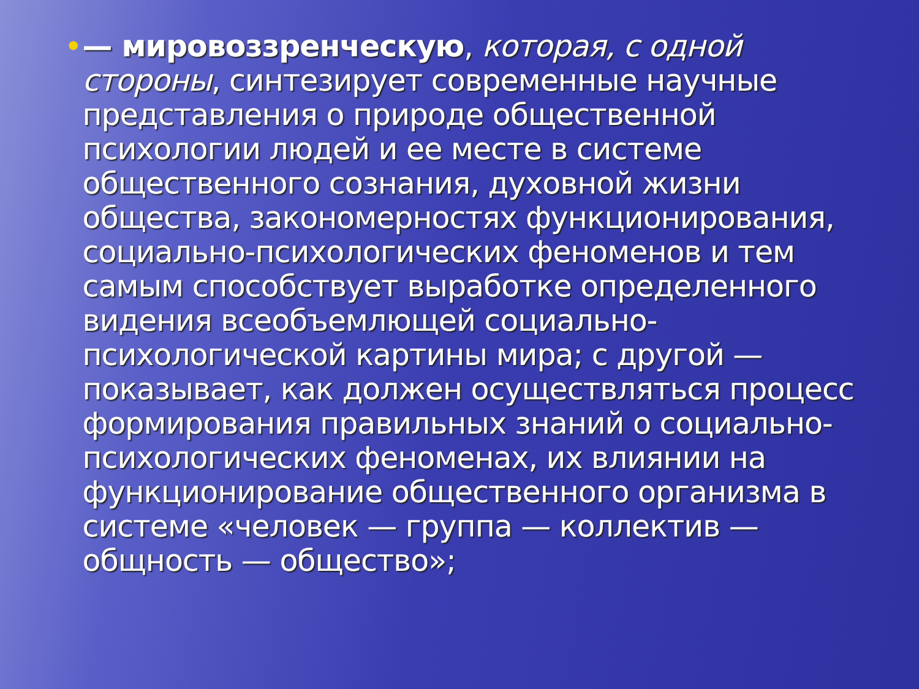• — мировоззренческую, которая, с одной стороны, синтезирует современные научные представления о природе общественной психологии людей и ее месте в системе общественного сознания, духовной жизни общества, закономерностях функционирования, социально-психологических феноменов и тем самым способствует выработке определенного видения всеобъемлющей социально-психологической картины мира; с другой — показывает, как должен осуществляться процесс формирования правильных знаний о социально-психологических феноменах, их влиянии на функционирование общественного организма в системе «человек — группа — коллектив — общность — общество»;